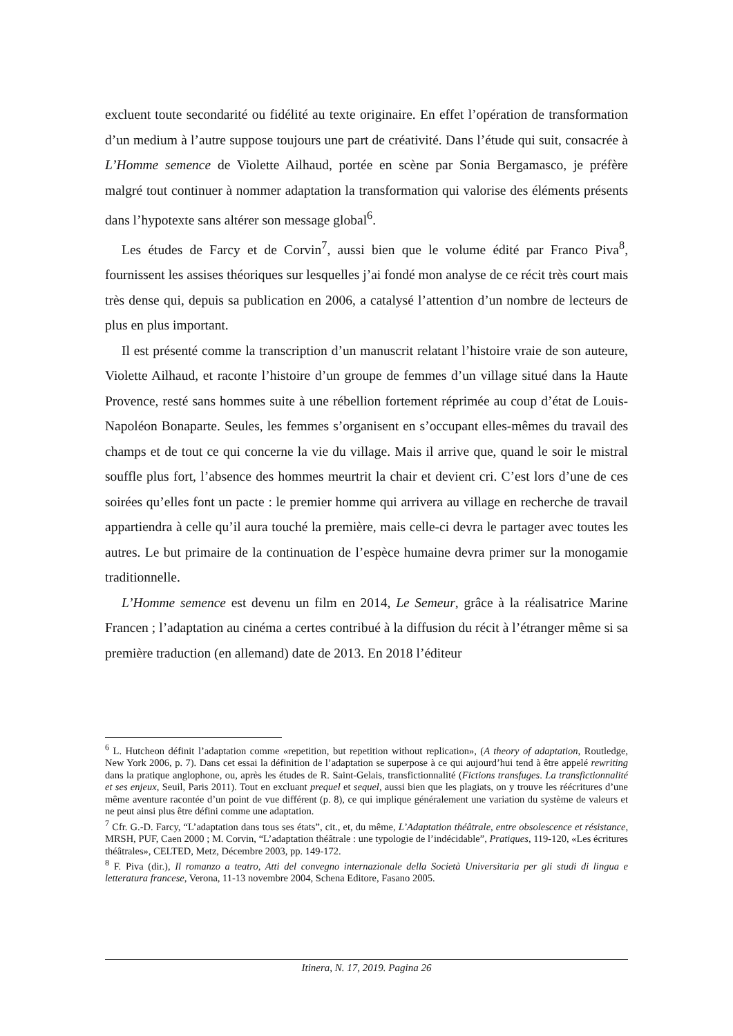excluent toute secondarité ou fidélité au texte originaire. En effet l’opération de transformation d’un medium à l’autre suppose toujours une part de créativité. Dans l’étude qui suit, consacrée à L’Homme semence de Violette Ailhaud, portée en scène par Sonia Bergamasco, je préfère malgré tout continuer à nommer adaptation la transformation qui valorise des éléments présents dans l’hypotexte sans altérer son message global<sup>6</sup>.
Les études de Farcy et de Corvin<sup>7</sup>, aussi bien que le volume édité par Franco Piva<sup>8</sup>, fournissent les assises théoriques sur lesquelles j’ai fondé mon analyse de ce récit très court mais très dense qui, depuis sa publication en 2006, a catalysé l’attention d’un nombre de lecteurs de plus en plus important.
Il est présenté comme la transcription d’un manuscrit relatant l’histoire vraie de son auteure, Violette Ailhaud, et raconte l’histoire d’un groupe de femmes d’un village situé dans la Haute Provence, resté sans hommes suite à une rébellion fortement réprimée au coup d’état de Louis-Napoléon Bonaparte. Seules, les femmes s’organisent en s’occupant elles-mêmes du travail des champs et de tout ce qui concerne la vie du village. Mais il arrive que, quand le soir le mistral souffle plus fort, l’absence des hommes meurtrit la chair et devient cri. C’est lors d’une de ces soirées qu’elles font un pacte : le premier homme qui arrivera au village en recherche de travail appartiendra à celle qu’il aura touché la première, mais celle-ci devra le partager avec toutes les autres. Le but primaire de la continuation de l’espèce humaine devra primer sur la monogamie traditionnelle.
L’Homme semence est devenu un film en 2014, Le Semeur, grâce à la réalisatrice Marine Francen ; l’adaptation au cinéma a certes contribué à la diffusion du récit à l’étranger même si sa première traduction (en allemand) date de 2013. En 2018 l’éditeur
<sup>6</sup> L. Hutcheon définit l’adaptation comme «repetition, but repetition without replication», (A theory of adaptation, Routledge, New York 2006, p. 7). Dans cet essai la définition de l’adaptation se superpose à ce qui aujourd’hui tend à être appelé rewriting dans la pratique anglophone, ou, après les études de R. Saint-Gelais, transfictionnalité (Fictions transfuges. La transfictionnalité et ses enjeux, Seuil, Paris 2011). Tout en excluant prequel et sequel, aussi bien que les plagiats, on y trouve les réécritures d’une même aventure racontée d’un point de vue différent (p. 8), ce qui implique généralement une variation du système de valeurs et ne peut ainsi plus être défini comme une adaptation.
<sup>7</sup> Cfr. G.-D. Farcy, “L’adaptation dans tous ses états”, cit., et, du même, L’Adaptation théâtrale, entre obsolescence et résistance, MRSH, PUF, Caen 2000 ; M. Corvin, “L’adaptation théâtrale : une typologie de l’indécidable”, Pratiques, 119-120, «Les écritures théâtrales», CELTED, Metz, Décembre 2003, pp. 149-172.
<sup>8</sup> F. Piva (dir.), Il romanzo a teatro, Atti del convegno internazionale della Società Universitaria per gli studi di lingua e letteratura francese, Verona, 11-13 novembre 2004, Schena Editore, Fasano 2005.
Itinera, N. 17, 2019. Pagina 26